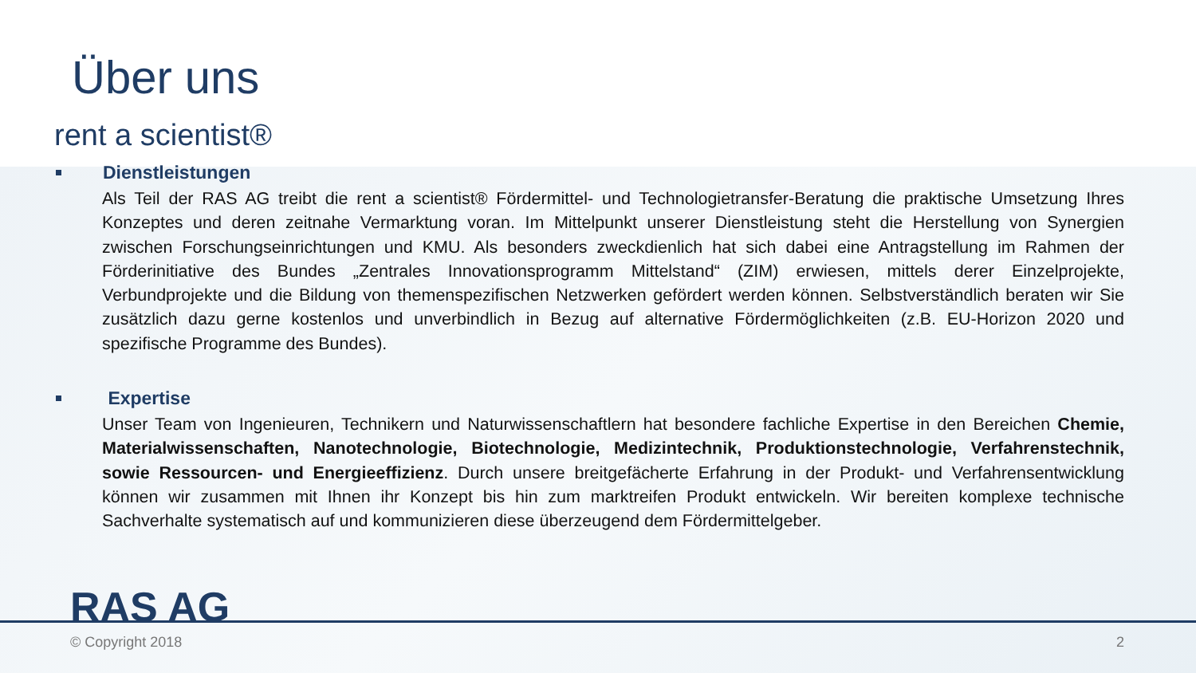Über uns
rent a scientist®
Dienstleistungen
Als Teil der RAS AG treibt die rent a scientist® Fördermittel- und Technologietransfer-Beratung die praktische Umsetzung Ihres Konzeptes und deren zeitnahe Vermarktung voran. Im Mittelpunkt unserer Dienstleistung steht die Herstellung von Synergien zwischen Forschungseinrichtungen und KMU. Als besonders zweckdienlich hat sich dabei eine Antragstellung im Rahmen der Förderinitiative des Bundes „Zentrales Innovationsprogramm Mittelstand“ (ZIM) erwiesen, mittels derer Einzelprojekte, Verbundprojekte und die Bildung von themenspezifischen Netzwerken gefördert werden können. Selbstverständlich beraten wir Sie zusätzlich dazu gerne kostenlos und unverbindlich in Bezug auf alternative Fördermöglichkeiten (z.B. EU-Horizon 2020 und spezifische Programme des Bundes).
Expertise
Unser Team von Ingenieuren, Technikern und Naturwissenschaftlern hat besondere fachliche Expertise in den Bereichen Chemie, Materialwissenschaften, Nanotechnologie, Biotechnologie, Medizintechnik, Produktionstechnologie, Verfahrenstechnik, sowie Ressourcen- und Energieeffizienz. Durch unsere breitgefächerte Erfahrung in der Produkt- und Verfahrensentwicklung können wir zusammen mit Ihnen ihr Konzept bis hin zum marktreifen Produkt entwickeln. Wir bereiten komplexe technische Sachverhalte systematisch auf und kommunizieren diese überzeugend dem Fördermittelgeber.
RAS AG
© Copyright 2018 2